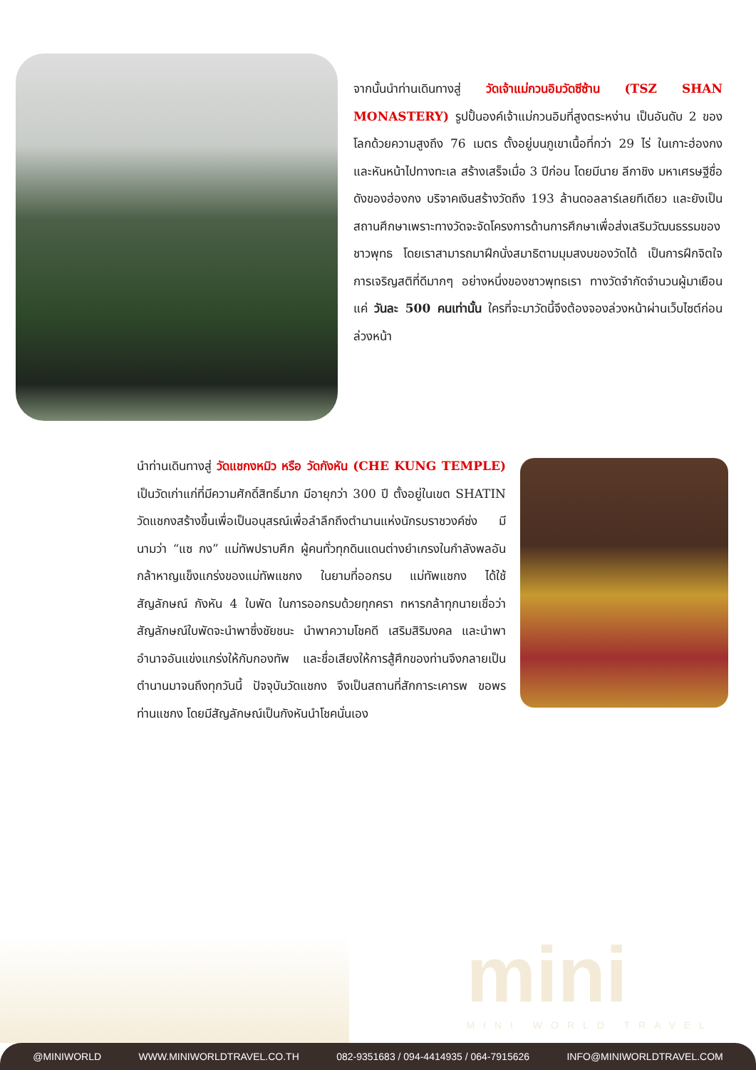จากนั้นนำท่านเดินทางสู่ วัดเจ้าแม่กวนอิมวัดซีซ้าน (TSZ SHAN MONASTERY) รูปปั้นองค์เจ้าแม่กวนอิมที่สูงตระหง่าน เป็นอันดับ 2 ของโลกด้วยความสูงถึง 76 เมตร ตั้งอยู่บนภูเขาเนื้อที่กว่า 29 ไร่ ในเกาะฮ่องกง และหันหน้าไปทางทะเล สร้างเสร็จเมื่อ 3 ปีก่อน โดยมีนาย ลีกาชิง มหาเศรษฐีชื่อดังของฮ่องกง บริจาคเงินสร้างวัดถึง 193 ล้านดอลลาร์เลยทีเดียว และยังเป็นสถานศึกษาเพราะทางวัดจะจัดโครงการด้านการศึกษาเพื่อส่งเสริมวัฒนธรรมของชาวพุทธ โดยเราสามารถมาฝึกนั่งสมาธิตามมุมสงบของวัดได้ เป็นการฝึกจิตใจการเจริญสติที่ดีมากๆ อย่างหนึ่งของชาวพุทธเรา ทางวัดจำกัดจำนวนผู้มาเยือนแค่ วันละ 500 คนเท่านั้น ใครที่จะมาวัดนี้จึงต้องจองล่วงหน้าผ่านเว็บไซต์ก่อนล่วงหน้า
นำท่านเดินทางสู่ วัดแชกงหมิว หรือ วัดกังหัน (CHE KUNG TEMPLE) เป็นวัดเก่าแก่ที่มีความศักดิ์สิทธิ์มาก มีอายุกว่า 300 ปี ตั้งอยู่ในเขต SHATIN วัดแชกงสร้างขึ้นเพื่อเป็นอนุสรณ์เพื่อลำลึกถึงตำนานแห่งนักรบราชวงค์ซ่ง มีนามว่า “แซ กง” แม่ทัพปราบศึก ผู้คนทั่วทุกดินแดนต่างยำเกรงในกำลังพลอันกล้าหาญแข็งแกร่งของแม่ทัพแชกง ในยามที่ออกรบ แม่ทัพแชกง ได้ใช้สัญลักษณ์ กังหัน 4 ใบพัด ในการออกรบด้วยทุกครา ทหารกล้าทุกนายเชื่อว่าสัญลักษณ์ใบพัดจะนำพาซึ่งชัยชนะ นำพาความโชคดี เสริมสิริมงคล และนำพาอำนาจอันแข่งแกร่งให้กับกองทัพ และชื่อเสียงให้การสู้ศึกของท่านจึงกลายเป็นตำนานมาจนถึงทุกวันนี้ ปัจจุบันวัดแชกง จึงเป็นสถานที่สักการะเคารพ ขอพร ท่านแชกง โดยมีสัญลักษณ์เป็นกังหันนำโชคนั่นเอง
mini
MINI WORLD TRAVEL
@MINIWORLD WWW.MINIWORLDTRAVEL.CO.TH 082-9351683 / 094-4414935 / 064-7915626 INFO@MINIWORLDTRAVEL.COM